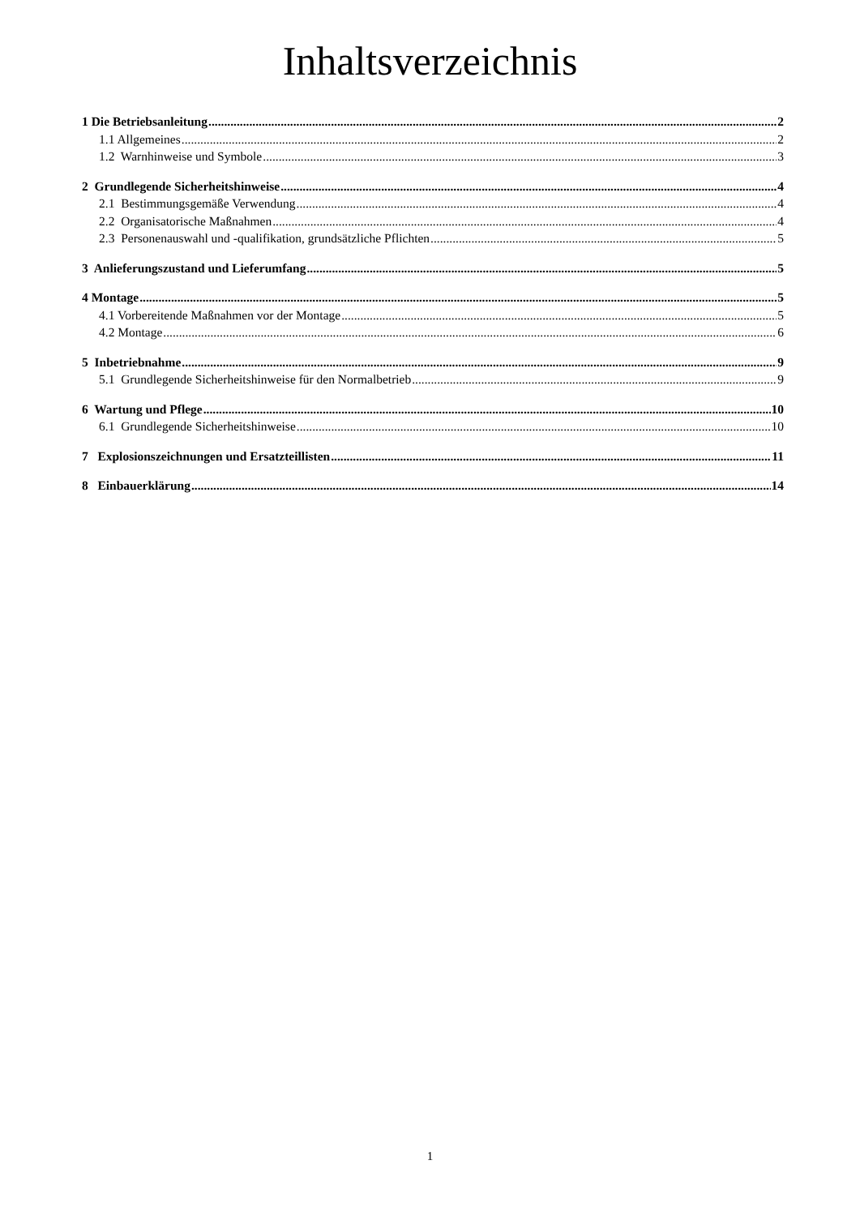Inhaltsverzeichnis
1 Die Betriebsanleitung 2
1.1 Allgemeines 2
1.2 Warnhinweise und Symbole 3
2 Grundlegende Sicherheitshinweise 4
2.1 Bestimmungsgemäße Verwendung 4
2.2 Organisatorische Maßnahmen 4
2.3 Personenauswahl und -qualifikation, grundsätzliche Pflichten 5
3 Anlieferungszustand und Lieferumfang 5
4 Montage 5
4.1 Vorbereitende Maßnahmen vor der Montage 5
4.2 Montage 6
5 Inbetriebnahme 9
5.1 Grundlegende Sicherheitshinweise für den Normalbetrieb 9
6 Wartung und Pflege 10
6.1 Grundlegende Sicherheitshinweise 10
7 Explosionszeichnungen und Ersatzteillisten 11
8 Einbauerklärung 14
1